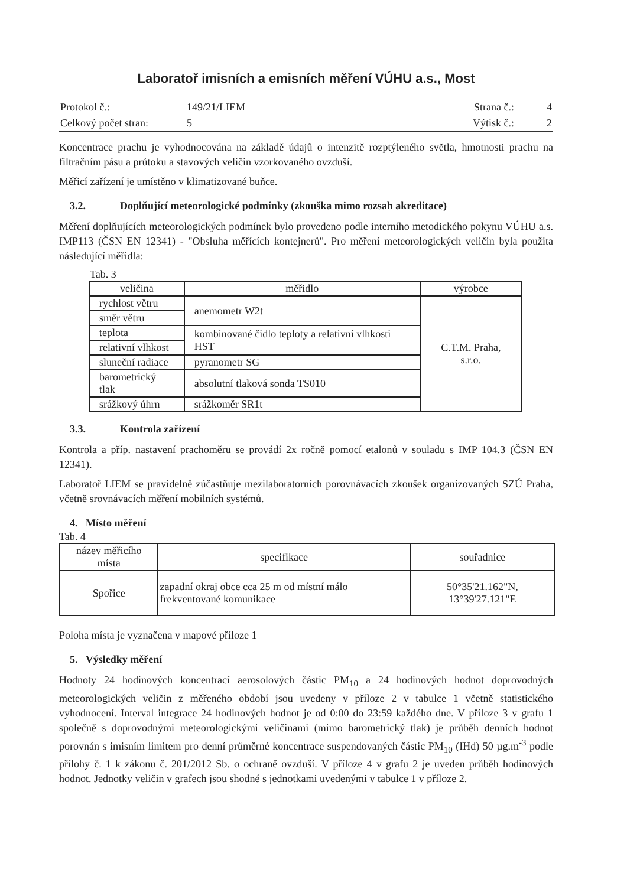Laboratoř imisních a emisních měření VÚHU a.s., Most
| Protokol č.: | 149/21/LIEM | Strana č.: | 4 |
| Celkový počet stran: | 5 | Výtisk č.: | 2 |
Koncentrace prachu je vyhodnocována na základě údajů o intenzitě rozptýleného světla, hmotnosti prachu na filtračním pásu a průtoku a stavových veličin vzorkovaného ovzduší.
Měřicí zařízení je umístěno v klimatizované buňce.
3.2. Doplňující meteorologické podmínky (zkouška mimo rozsah akreditace)
Měření doplňujících meteorologických podmínek bylo provedeno podle interního metodického pokynu VÚHU a.s. IMP113 (ČSN EN 12341) - "Obsluha měřících kontejnerů". Pro měření meteorologických veličin byla použita následující měřidla:
Tab. 3
| veličina | měřidlo | výrobce |
| --- | --- | --- |
| rychlost větru | anemometr W2t | C.T.M. Praha, s.r.o. |
| směr větru | | |
| teplota | kombinované čidlo teploty a relativní vlhkosti HST | |
| relativní vlhkost | | |
| sluneční radiace | pyranometr SG | |
| barometrický tlak | absolutní tlaková sonda TS010 | |
| srážkový úhrn | srážkoměr SR1t | |
3.3. Kontrola zařízení
Kontrola a příp. nastavení prachoměru se provádí 2x ročně pomocí etalonů v souladu s IMP 104.3 (ČSN EN 12341).
Laboratoř LIEM se pravidelně zúčastňuje mezilaboratorních porovnávacích zkoušek organizovaných SZÚ Praha, včetně srovnávacích měření mobilních systémů.
4. Místo měření
Tab. 4
| název měřicího místa | specifikace | souřadnice |
| --- | --- | --- |
| Spořice | zapadní okraj obce cca 25 m od místní málo frekventované komunikace | 50°35'21.162"N, 13°39'27.121"E |
Poloha místa je vyznačena v mapové příloze 1
5. Výsledky měření
Hodnoty 24 hodinových koncentrací aerosolových částic PM<sub>10</sub> a 24 hodinových hodnot doprovodných meteorologických veličin z měřeného období jsou uvedeny v příloze 2 v tabulce 1 včetně statistického vyhodnocení. Interval integrace 24 hodinových hodnot je od 0:00 do 23:59 každého dne. V příloze 3 v grafu 1 společně s doprovodnými meteorologickými veličinami (mimo barometrický tlak) je průběh denních hodnot porovnán s imisním limitem pro denní průměrné koncentrace suspendovaných částic PM<sub>10</sub> (IHd) 50 µg.m<sup>-3</sup> podle přílohy č. 1 k zákonu č. 201/2012 Sb. o ochraně ovzduší. V příloze 4 v grafu 2 je uveden průběh hodinových hodnot. Jednotky veličin v grafech jsou shodné s jednotkami uvedenými v tabulce 1 v příloze 2.